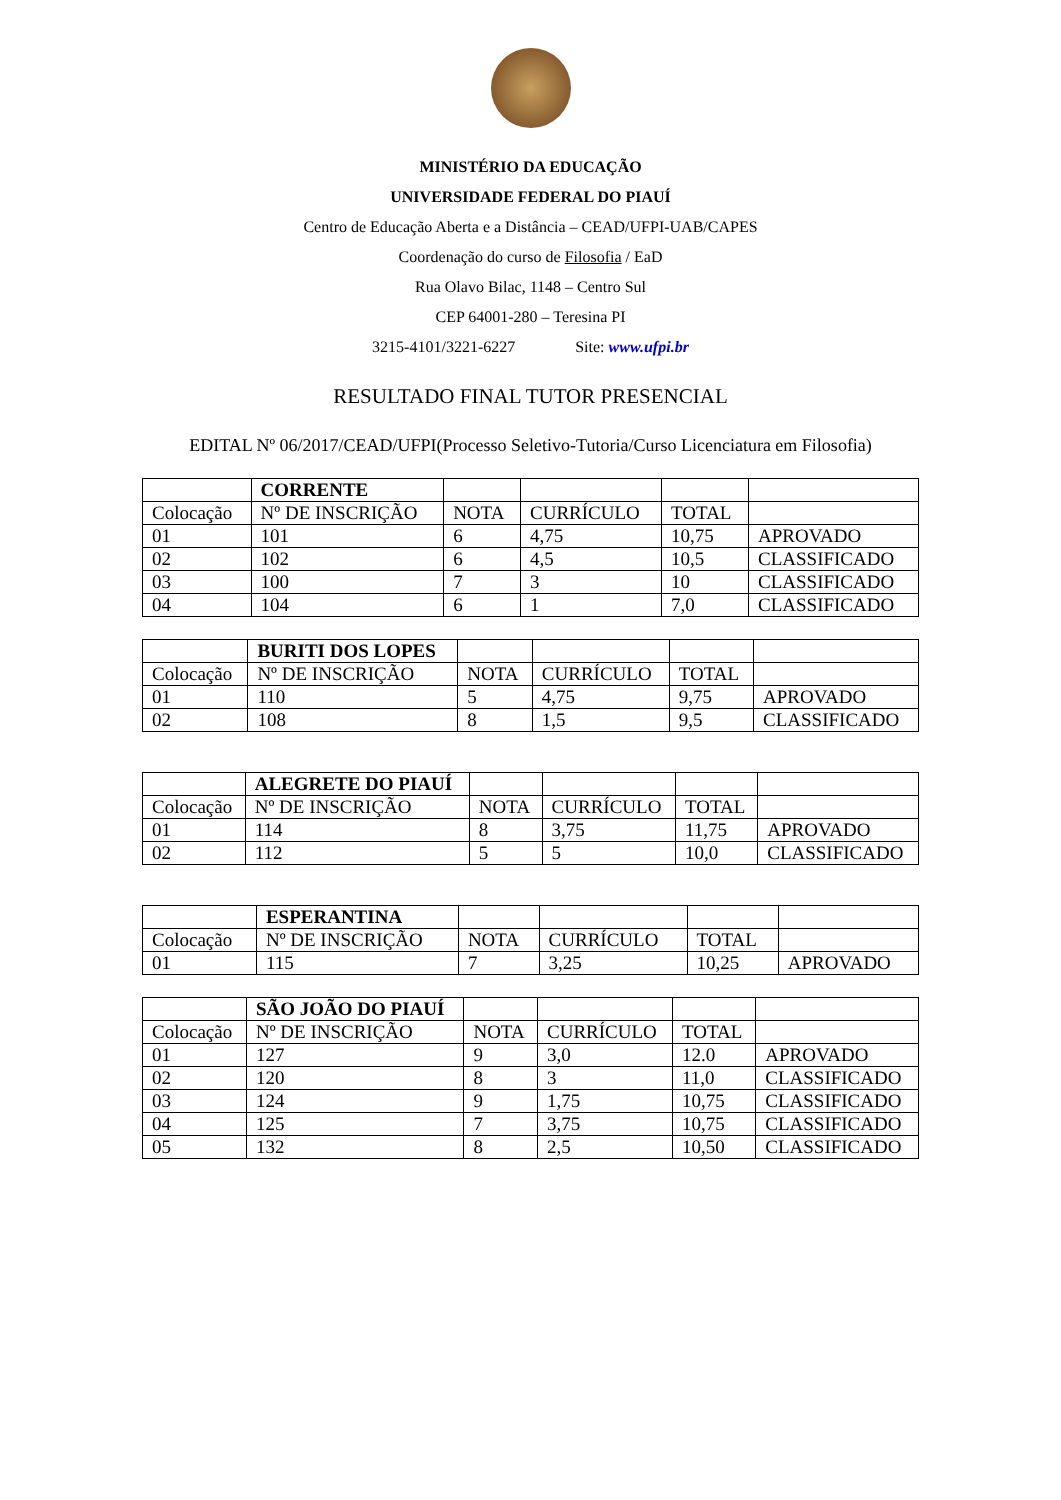MINISTÉRIO DA EDUCAÇÃO
UNIVERSIDADE FEDERAL DO PIAUÍ
Centro de Educação Aberta e a Distância – CEAD/UFPI-UAB/CAPES
Coordenação do curso de Filosofia / EaD
Rua Olavo Bilac, 1148 – Centro Sul
CEP 64001-280 – Teresina PI
3215-4101/3221-6227 Site: www.ufpi.br
RESULTADO FINAL TUTOR PRESENCIAL
EDITAL Nº 06/2017/CEAD/UFPI(Processo Seletivo-Tutoria/Curso Licenciatura em Filosofia)
| | CORRENTE | | | | |
| Colocação | Nº DE INSCRIÇÃO | NOTA | CURRÍCULO | TOTAL | |
| 01 | 101 | 6 | 4,75 | 10,75 | APROVADO |
| 02 | 102 | 6 | 4,5 | 10,5 | CLASSIFICADO |
| 03 | 100 | 7 | 3 | 10 | CLASSIFICADO |
| 04 | 104 | 6 | 1 | 7,0 | CLASSIFICADO |
| | BURITI DOS LOPES | | | | |
| Colocação | Nº DE INSCRIÇÃO | NOTA | CURRÍCULO | TOTAL | |
| 01 | 110 | 5 | 4,75 | 9,75 | APROVADO |
| 02 | 108 | 8 | 1,5 | 9,5 | CLASSIFICADO |
| | ALEGRETE DO PIAUÍ | | | | |
| Colocação | Nº DE INSCRIÇÃO | NOTA | CURRÍCULO | TOTAL | |
| 01 | 114 | 8 | 3,75 | 11,75 | APROVADO |
| 02 | 112 | 5 | 5 | 10,0 | CLASSIFICADO |
| | ESPERANTINA | | | | |
| Colocação | Nº DE INSCRIÇÃO | NOTA | CURRÍCULO | TOTAL | |
| 01 | 115 | 7 | 3,25 | 10,25 | APROVADO |
| | SÃO JOÃO DO PIAUÍ | | | | |
| Colocação | Nº DE INSCRIÇÃO | NOTA | CURRÍCULO | TOTAL | |
| 01 | 127 | 9 | 3,0 | 12.0 | APROVADO |
| 02 | 120 | 8 | 3 | 11,0 | CLASSIFICADO |
| 03 | 124 | 9 | 1,75 | 10,75 | CLASSIFICADO |
| 04 | 125 | 7 | 3,75 | 10,75 | CLASSIFICADO |
| 05 | 132 | 8 | 2,5 | 10,50 | CLASSIFICADO |